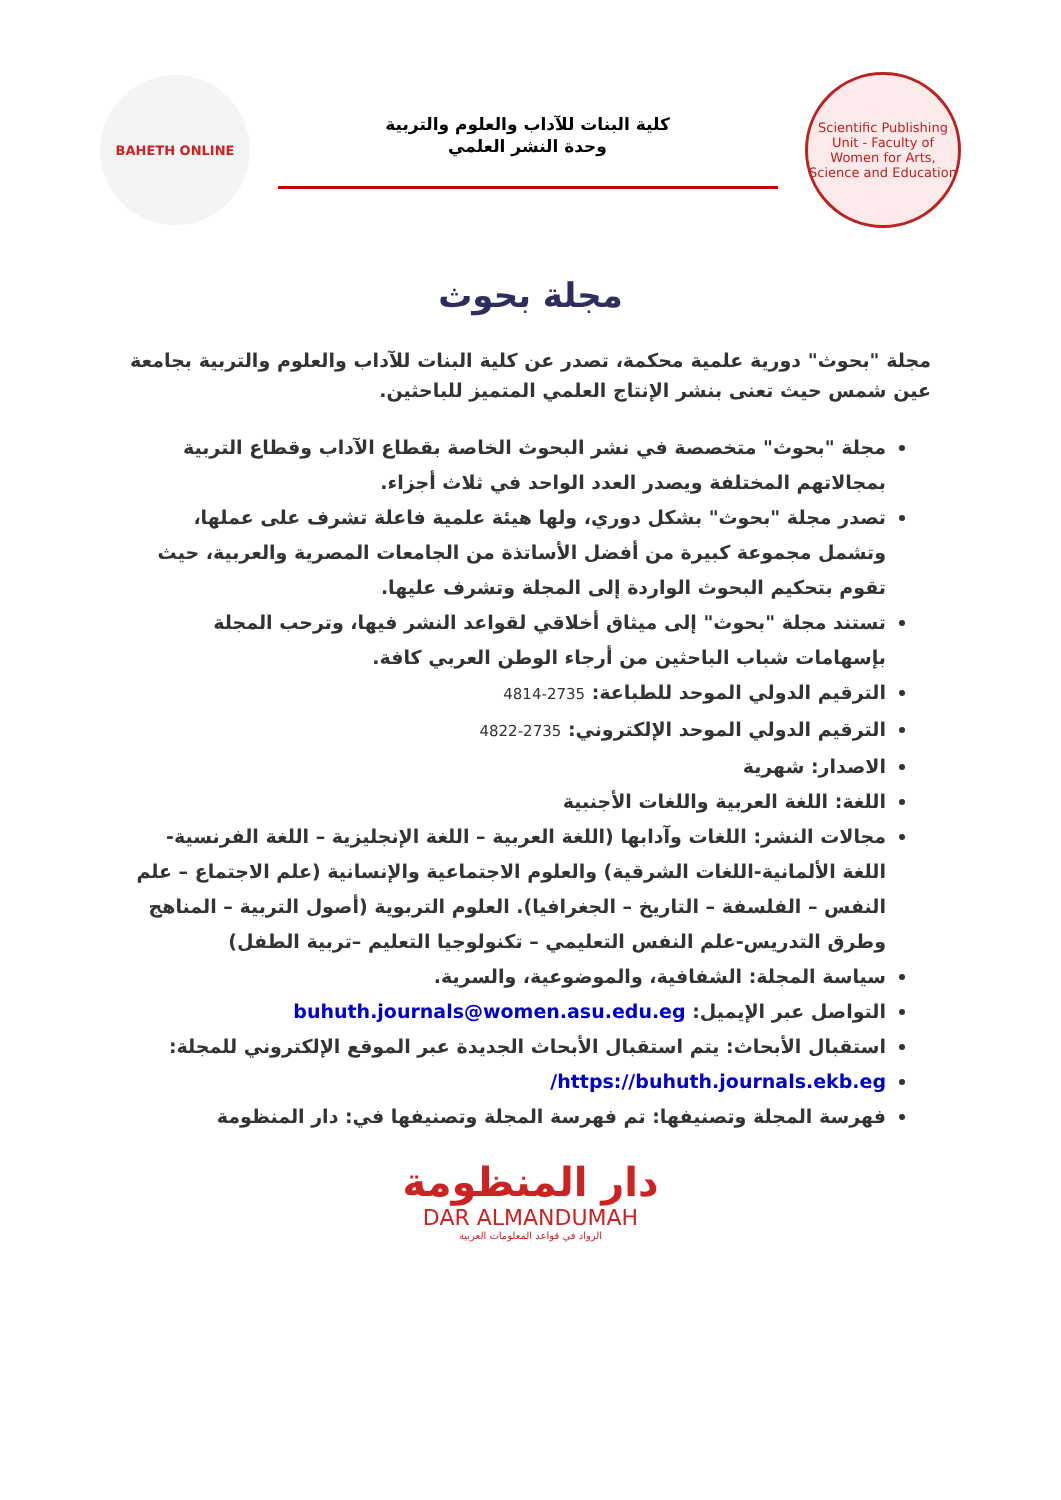Scientific Publishing Unit - Faculty of Women for Arts, Science and Education
كلية البنات للآداب والعلوم والتربية
وحدة النشر العلمي
BAHETH ONLINE
مجلة بحوث
مجلة "بحوث" دورية علمية محكمة، تصدر عن كلية البنات للآداب والعلوم والتربية بجامعة عين شمس حيث تعنى بنشر الإنتاج العلمي المتميز للباحثين.
مجلة "بحوث" متخصصة في نشر البحوث الخاصة بقطاع الآداب وقطاع التربية بمجالاتهم المختلفة ويصدر العدد الواحد في ثلاث أجزاء.
تصدر مجلة "بحوث" بشكل دوري، ولها هيئة علمية فاعلة تشرف على عملها، وتشمل مجموعة كبيرة من أفضل الأساتذة من الجامعات المصرية والعربية، حيث تقوم بتحكيم البحوث الواردة إلى المجلة وتشرف عليها.
تستند مجلة "بحوث" إلى ميثاق أخلاقي لقواعد النشر فيها، وترحب المجلة بإسهامات شباب الباحثين من أرجاء الوطن العربي كافة.
الترقيم الدولي الموحد للطباعة: 2735-4814
الترقيم الدولي الموحد الإلكتروني: 2735-4822
الاصدار: شهرية
اللغة: اللغة العربية واللغات الأجنبية
مجالات النشر: اللغات وآدابها (اللغة العربية – اللغة الإنجليزية – اللغة الفرنسية- اللغة الألمانية-اللغات الشرقية) والعلوم الاجتماعية والإنسانية (علم الاجتماع – علم النفس – الفلسفة – التاريخ – الجغرافيا). العلوم التربوية (أصول التربية – المناهج وطرق التدريس-علم النفس التعليمي – تكنولوجيا التعليم –تربية الطفل)
سياسة المجلة: الشفافية، والموضوعية، والسرية.
التواصل عبر الإيميل: buhuth.journals@women.asu.edu.eg
استقبال الأبحاث: يتم استقبال الأبحاث الجديدة عبر الموقع الإلكتروني للمجلة:
https://buhuth.journals.ekb.eg/
فهرسة المجلة وتصنيفها: تم فهرسة المجلة وتصنيفها في: دار المنظومة
دار المنظومة
DAR ALMANDUMAH
الرواد في قواعد المعلومات العربية